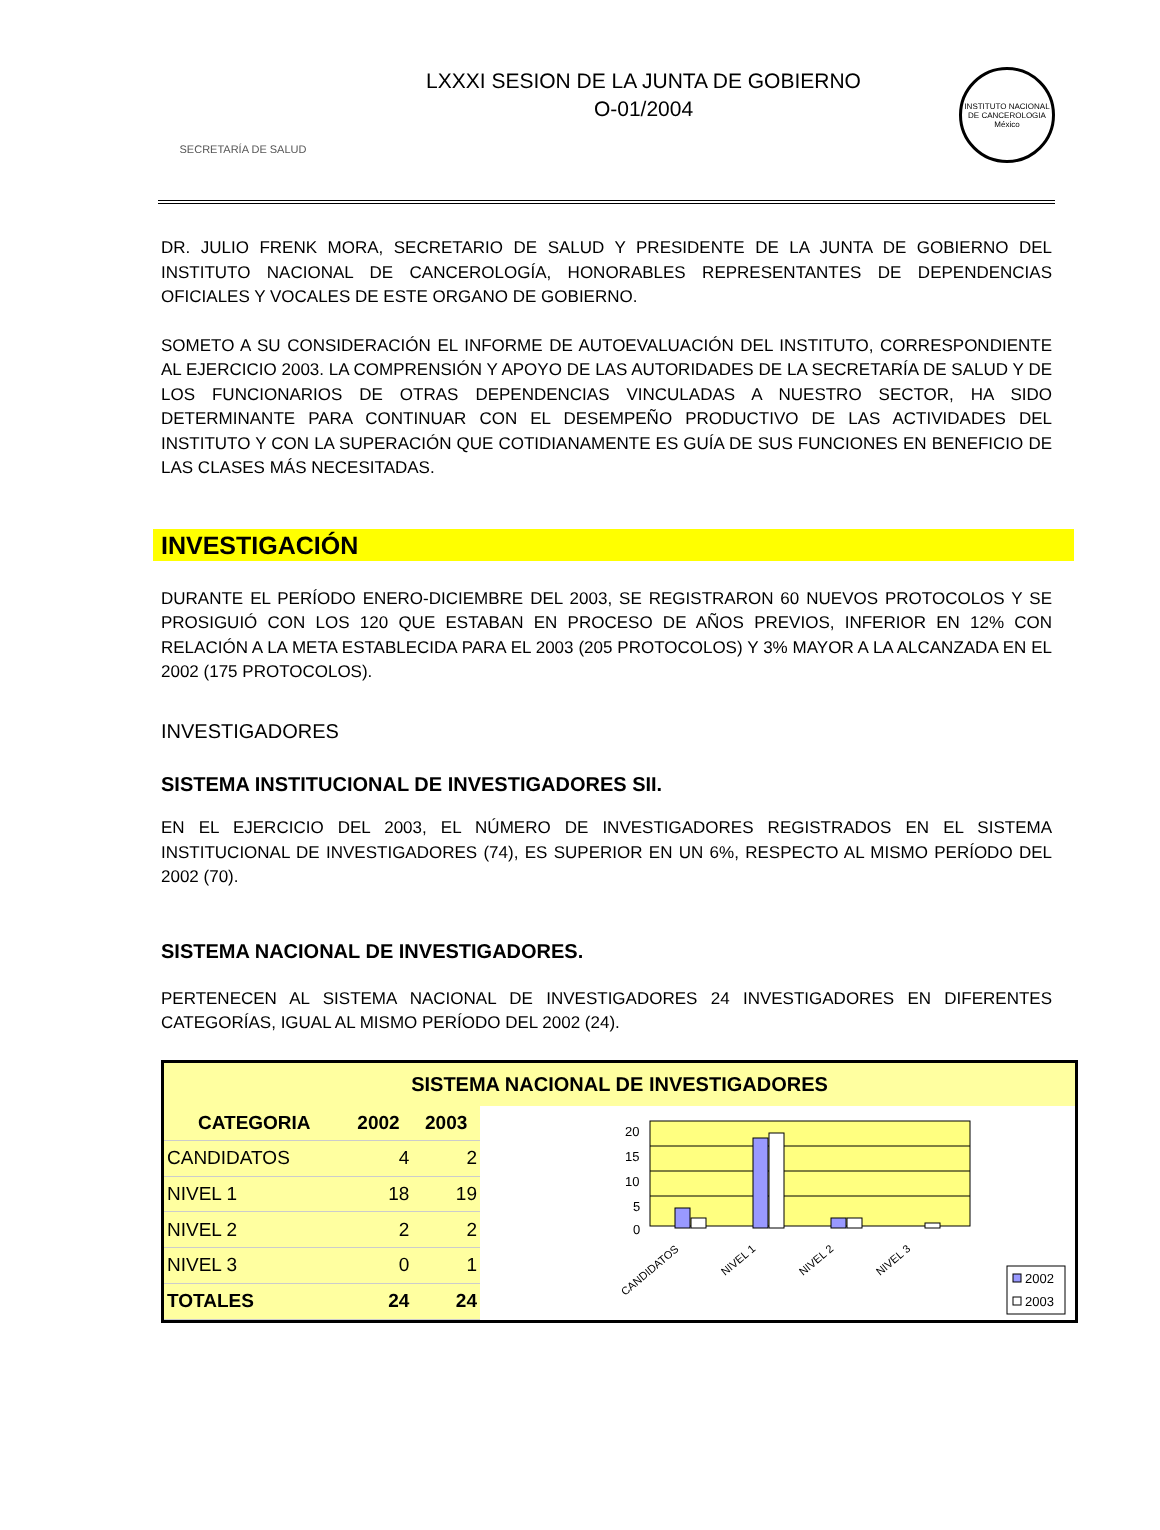SECRETARÍA DE SALUD
LXXXI SESION DE LA JUNTA DE GOBIERNO
O-01/2004
INSTITUTO NACIONAL DE CANCEROLOGIA México
DR. JULIO FRENK MORA, SECRETARIO DE SALUD Y PRESIDENTE DE LA JUNTA DE GOBIERNO DEL INSTITUTO NACIONAL DE CANCEROLOGÍA, HONORABLES REPRESENTANTES DE DEPENDENCIAS OFICIALES Y VOCALES DE ESTE ORGANO DE GOBIERNO.
SOMETO A SU CONSIDERACIÓN EL INFORME DE AUTOEVALUACIÓN DEL INSTITUTO, CORRESPONDIENTE AL EJERCICIO 2003. LA COMPRENSIÓN Y APOYO DE LAS AUTORIDADES DE LA SECRETARÍA DE SALUD Y DE LOS FUNCIONARIOS DE OTRAS DEPENDENCIAS VINCULADAS A NUESTRO SECTOR, HA SIDO DETERMINANTE PARA CONTINUAR CON EL DESEMPEÑO PRODUCTIVO DE LAS ACTIVIDADES DEL INSTITUTO Y CON LA SUPERACIÓN QUE COTIDIANAMENTE ES GUÍA DE SUS FUNCIONES EN BENEFICIO DE LAS CLASES MÁS NECESITADAS.
INVESTIGACIÓN
DURANTE EL PERÍODO ENERO-DICIEMBRE DEL 2003, SE REGISTRARON 60 NUEVOS PROTOCOLOS Y SE PROSIGUIÓ CON LOS 120 QUE ESTABAN EN PROCESO DE AÑOS PREVIOS, INFERIOR EN 12% CON RELACIÓN A LA META ESTABLECIDA PARA EL 2003 (205 PROTOCOLOS) Y 3% MAYOR A LA ALCANZADA EN EL 2002 (175 PROTOCOLOS).
INVESTIGADORES
SISTEMA INSTITUCIONAL DE INVESTIGADORES SII.
EN EL EJERCICIO DEL 2003, EL NÚMERO DE INVESTIGADORES REGISTRADOS EN EL SISTEMA INSTITUCIONAL DE INVESTIGADORES (74), ES SUPERIOR EN UN 6%, RESPECTO AL MISMO PERÍODO DEL 2002 (70).
SISTEMA NACIONAL DE INVESTIGADORES.
PERTENECEN AL SISTEMA NACIONAL DE INVESTIGADORES 24 INVESTIGADORES EN DIFERENTES CATEGORÍAS, IGUAL AL MISMO PERÍODO DEL 2002 (24).
SISTEMA NACIONAL DE INVESTIGADORES
| CATEGORIA | 2002 | 2003 |
| --- | --- | --- |
| CANDIDATOS | 4 | 2 |
| NIVEL 1 | 18 | 19 |
| NIVEL 2 | 2 | 2 |
| NIVEL 3 | 0 | 1 |
| TOTALES | 24 | 24 |
20
15
10
5
0
CANDIDATOS
NIVEL 1
NIVEL 2
NIVEL 3
2002
2003